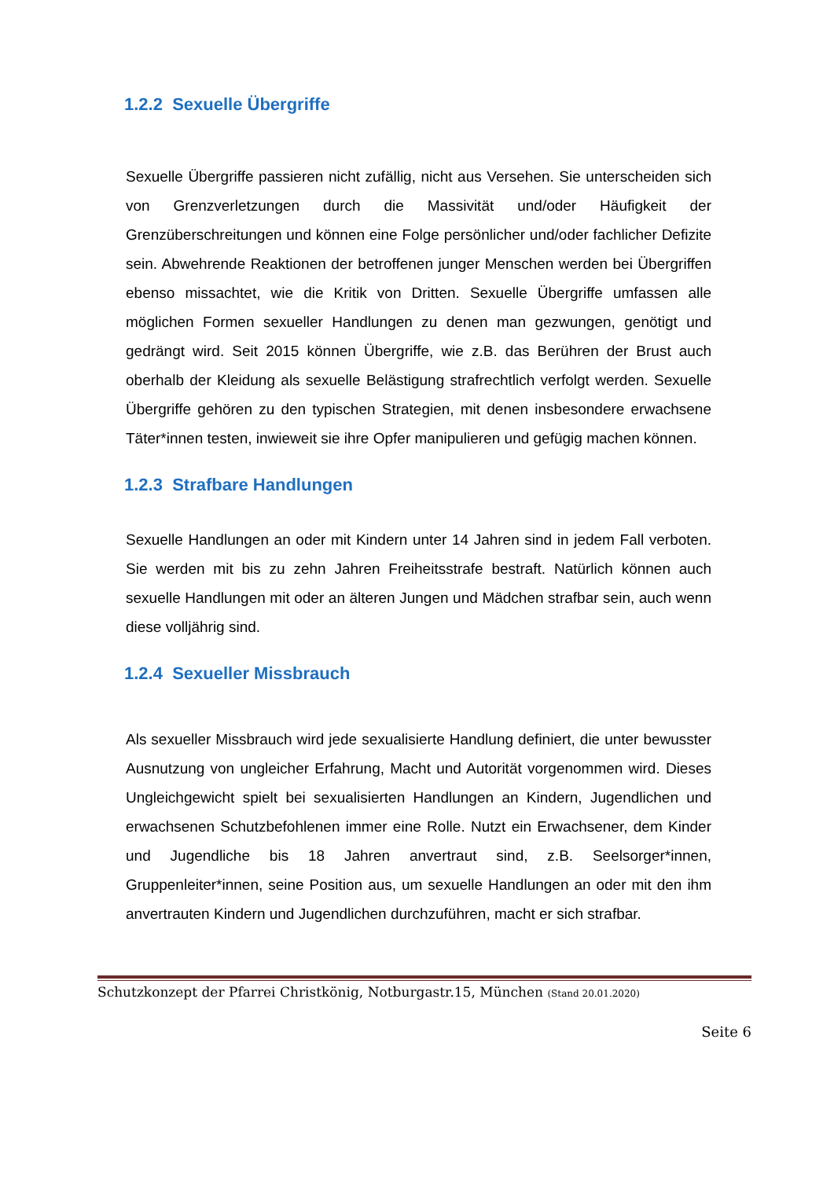1.2.2 Sexuelle Übergriffe
Sexuelle Übergriffe passieren nicht zufällig, nicht aus Versehen. Sie unterscheiden sich von Grenzverletzungen durch die Massivität und/oder Häufigkeit der Grenzüberschreitungen und können eine Folge persönlicher und/oder fachlicher Defizite sein. Abwehrende Reaktionen der betroffenen junger Menschen werden bei Übergriffen ebenso missachtet, wie die Kritik von Dritten. Sexuelle Übergriffe umfassen alle möglichen Formen sexueller Handlungen zu denen man gezwungen, genötigt und gedrängt wird. Seit 2015 können Übergriffe, wie z.B. das Berühren der Brust auch oberhalb der Kleidung als sexuelle Belästigung strafrechtlich verfolgt werden. Sexuelle Übergriffe gehören zu den typischen Strategien, mit denen insbesondere erwachsene Täter*innen testen, inwieweit sie ihre Opfer manipulieren und gefügig machen können.
1.2.3 Strafbare Handlungen
Sexuelle Handlungen an oder mit Kindern unter 14 Jahren sind in jedem Fall verboten. Sie werden mit bis zu zehn Jahren Freiheitsstrafe bestraft. Natürlich können auch sexuelle Handlungen mit oder an älteren Jungen und Mädchen strafbar sein, auch wenn diese volljährig sind.
1.2.4 Sexueller Missbrauch
Als sexueller Missbrauch wird jede sexualisierte Handlung definiert, die unter bewusster Ausnutzung von ungleicher Erfahrung, Macht und Autorität vorgenommen wird. Dieses Ungleichgewicht spielt bei sexualisierten Handlungen an Kindern, Jugendlichen und erwachsenen Schutzbefohlenen immer eine Rolle. Nutzt ein Erwachsener, dem Kinder und Jugendliche bis 18 Jahren anvertraut sind, z.B. Seelsorger*innen, Gruppenleiter*innen, seine Position aus, um sexuelle Handlungen an oder mit den ihm anvertrauten Kindern und Jugendlichen durchzuführen, macht er sich strafbar.
Schutzkonzept der Pfarrei Christkönig, Notburgastr.15, München (Stand 20.01.2020)
Seite 6